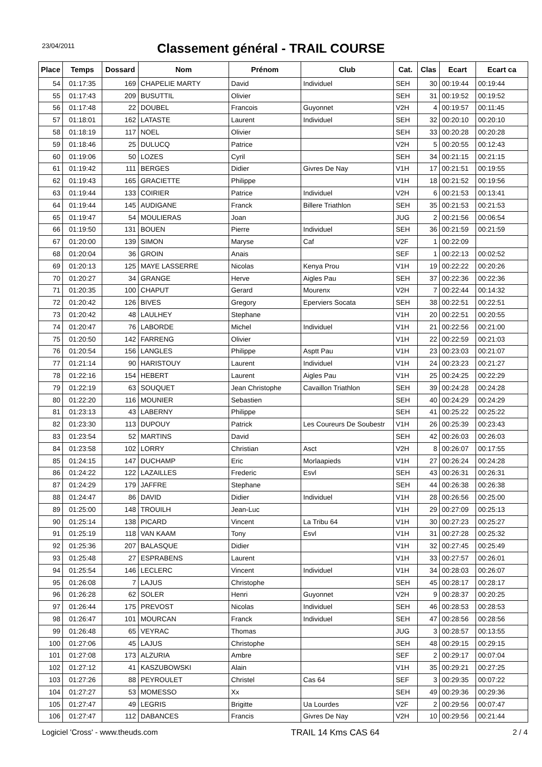23/04/2011
Classement général - TRAIL COURSE
| Place | Temps | Dossard | Nom | Prénom | Club | Cat. | Clas | Ecart | Ecart ca |
| --- | --- | --- | --- | --- | --- | --- | --- | --- | --- |
| 54 | 01:17:35 | 169 | CHAPELIE MARTY | David | Individuel | SEH | 30 | 00:19:44 | 00:19:44 |
| 55 | 01:17:43 | 209 | BUSUTTIL | Olivier | | SEH | 31 | 00:19:52 | 00:19:52 |
| 56 | 01:17:48 | 22 | DOUBEL | Francois | Guyonnet | V2H | 4 | 00:19:57 | 00:11:45 |
| 57 | 01:18:01 | 162 | LATASTE | Laurent | Individuel | SEH | 32 | 00:20:10 | 00:20:10 |
| 58 | 01:18:19 | 117 | NOEL | Olivier | | SEH | 33 | 00:20:28 | 00:20:28 |
| 59 | 01:18:46 | 25 | DULUCQ | Patrice | | V2H | 5 | 00:20:55 | 00:12:43 |
| 60 | 01:19:06 | 50 | LOZES | Cyril | | SEH | 34 | 00:21:15 | 00:21:15 |
| 61 | 01:19:42 | 111 | BERGES | Didier | Givres De Nay | V1H | 17 | 00:21:51 | 00:19:55 |
| 62 | 01:19:43 | 165 | GRACIETTE | Philippe | | V1H | 18 | 00:21:52 | 00:19:56 |
| 63 | 01:19:44 | 133 | COIRIER | Patrice | Individuel | V2H | 6 | 00:21:53 | 00:13:41 |
| 64 | 01:19:44 | 145 | AUDIGANE | Franck | Billere Triathlon | SEH | 35 | 00:21:53 | 00:21:53 |
| 65 | 01:19:47 | 54 | MOULIERAS | Joan | | JUG | 2 | 00:21:56 | 00:06:54 |
| 66 | 01:19:50 | 131 | BOUEN | Pierre | Individuel | SEH | 36 | 00:21:59 | 00:21:59 |
| 67 | 01:20:00 | 139 | SIMON | Maryse | Caf | V2F | 1 | 00:22:09 | |
| 68 | 01:20:04 | 36 | GROIN | Anais | | SEF | 1 | 00:22:13 | 00:02:52 |
| 69 | 01:20:13 | 125 | MAYE LASSERRE | Nicolas | Kenya Prou | V1H | 19 | 00:22:22 | 00:20:26 |
| 70 | 01:20:27 | 34 | GRANGE | Herve | Aigles Pau | SEH | 37 | 00:22:36 | 00:22:36 |
| 71 | 01:20:35 | 100 | CHAPUT | Gerard | Mourenx | V2H | 7 | 00:22:44 | 00:14:32 |
| 72 | 01:20:42 | 126 | BIVES | Gregory | Eperviers Socata | SEH | 38 | 00:22:51 | 00:22:51 |
| 73 | 01:20:42 | 48 | LAULHEY | Stephane | | V1H | 20 | 00:22:51 | 00:20:55 |
| 74 | 01:20:47 | 76 | LABORDE | Michel | Individuel | V1H | 21 | 00:22:56 | 00:21:00 |
| 75 | 01:20:50 | 142 | FARRENG | Olivier | | V1H | 22 | 00:22:59 | 00:21:03 |
| 76 | 01:20:54 | 156 | LANGLES | Philippe | Asptt Pau | V1H | 23 | 00:23:03 | 00:21:07 |
| 77 | 01:21:14 | 90 | HARISTOUY | Laurent | Individuel | V1H | 24 | 00:23:23 | 00:21:27 |
| 78 | 01:22:16 | 154 | HEBERT | Laurent | Aigles Pau | V1H | 25 | 00:24:25 | 00:22:29 |
| 79 | 01:22:19 | 63 | SOUQUET | Jean Christophe | Cavaillon Triathlon | SEH | 39 | 00:24:28 | 00:24:28 |
| 80 | 01:22:20 | 116 | MOUNIER | Sebastien | | SEH | 40 | 00:24:29 | 00:24:29 |
| 81 | 01:23:13 | 43 | LABERNY | Philippe | | SEH | 41 | 00:25:22 | 00:25:22 |
| 82 | 01:23:30 | 113 | DUPOUY | Patrick | Les Coureurs De Soubestr | V1H | 26 | 00:25:39 | 00:23:43 |
| 83 | 01:23:54 | 52 | MARTINS | David | | SEH | 42 | 00:26:03 | 00:26:03 |
| 84 | 01:23:58 | 102 | LORRY | Christian | Asct | V2H | 8 | 00:26:07 | 00:17:55 |
| 85 | 01:24:15 | 147 | DUCHAMP | Eric | Morlaapieds | V1H | 27 | 00:26:24 | 00:24:28 |
| 86 | 01:24:22 | 122 | LAZAILLES | Frederic | Esvl | SEH | 43 | 00:26:31 | 00:26:31 |
| 87 | 01:24:29 | 179 | JAFFRE | Stephane | | SEH | 44 | 00:26:38 | 00:26:38 |
| 88 | 01:24:47 | 86 | DAVID | Didier | Individuel | V1H | 28 | 00:26:56 | 00:25:00 |
| 89 | 01:25:00 | 148 | TROUILH | Jean-Luc | | V1H | 29 | 00:27:09 | 00:25:13 |
| 90 | 01:25:14 | 138 | PICARD | Vincent | La Tribu 64 | V1H | 30 | 00:27:23 | 00:25:27 |
| 91 | 01:25:19 | 118 | VAN KAAM | Tony | Esvl | V1H | 31 | 00:27:28 | 00:25:32 |
| 92 | 01:25:36 | 207 | BALASQUE | Didier | | V1H | 32 | 00:27:45 | 00:25:49 |
| 93 | 01:25:48 | 27 | ESPRABENS | Laurent | | V1H | 33 | 00:27:57 | 00:26:01 |
| 94 | 01:25:54 | 146 | LECLERC | Vincent | Individuel | V1H | 34 | 00:28:03 | 00:26:07 |
| 95 | 01:26:08 | 7 | LAJUS | Christophe | | SEH | 45 | 00:28:17 | 00:28:17 |
| 96 | 01:26:28 | 62 | SOLER | Henri | Guyonnet | V2H | 9 | 00:28:37 | 00:20:25 |
| 97 | 01:26:44 | 175 | PREVOST | Nicolas | Individuel | SEH | 46 | 00:28:53 | 00:28:53 |
| 98 | 01:26:47 | 101 | MOURCAN | Franck | Individuel | SEH | 47 | 00:28:56 | 00:28:56 |
| 99 | 01:26:48 | 65 | VEYRAC | Thomas | | JUG | 3 | 00:28:57 | 00:13:55 |
| 100 | 01:27:06 | 45 | LAJUS | Christophe | | SEH | 48 | 00:29:15 | 00:29:15 |
| 101 | 01:27:08 | 173 | ALZURIA | Ambre | | SEF | 2 | 00:29:17 | 00:07:04 |
| 102 | 01:27:12 | 41 | KASZUBOWSKI | Alain | | V1H | 35 | 00:29:21 | 00:27:25 |
| 103 | 01:27:26 | 88 | PEYROULET | Christel | Cas 64 | SEF | 3 | 00:29:35 | 00:07:22 |
| 104 | 01:27:27 | 53 | MOMESSO | Xx | | SEH | 49 | 00:29:36 | 00:29:36 |
| 105 | 01:27:47 | 49 | LEGRIS | Brigitte | Ua Lourdes | V2F | 2 | 00:29:56 | 00:07:47 |
| 106 | 01:27:47 | 112 | DABANCES | Francis | Givres De Nay | V2H | 10 | 00:29:56 | 00:21:44 |
Logiciel 'Cross' - www.theuds.com TRAIL 14 Kms CAS 64 2 / 4